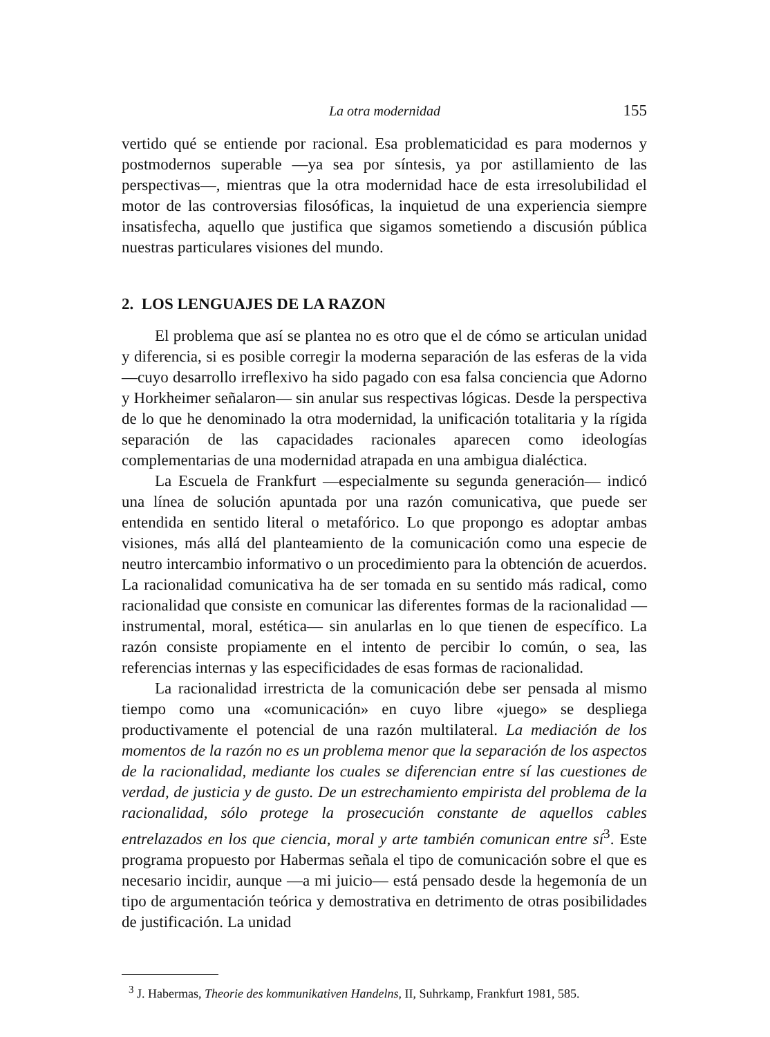La otra modernidad 155
vertido qué se entiende por racional. Esa problematicidad es para modernos y postmodernos superable —ya sea por síntesis, ya por astillamiento de las perspectivas—, mientras que la otra modernidad hace de esta irresolubilidad el motor de las controversias filosóficas, la inquietud de una experiencia siempre insatisfecha, aquello que justifica que sigamos sometiendo a discusión pública nuestras particulares visiones del mundo.
2. LOS LENGUAJES DE LA RAZON
El problema que así se plantea no es otro que el de cómo se articulan unidad y diferencia, si es posible corregir la moderna separación de las esferas de la vida—cuyo desarrollo irreflexivo ha sido pagado con esa falsa conciencia que Adorno y Horkheimer señalaron— sin anular sus respectivas lógicas. Desde la perspectiva de lo que he denominado la otra modernidad, la unificación totalitaria y la rígida separación de las capacidades racionales aparecen como ideologías complementarias de una modernidad atrapada en una ambigua dialéctica.
La Escuela de Frankfurt —especialmente su segunda generación— indicó una línea de solución apuntada por una razón comunicativa, que puede ser entendida en sentido literal o metafórico. Lo que propongo es adoptar ambas visiones, más allá del planteamiento de la comunicación como una especie de neutro intercambio informativo o un procedimiento para la obtención de acuerdos. La racionalidad comunicativa ha de ser tomada en su sentido más radical, como racionalidad que consiste en comunicar las diferentes formas de la racionalidad —instrumental, moral, estética— sin anularlas en lo que tienen de específico. La razón consiste propiamente en el intento de percibir lo común, o sea, las referencias internas y las especificidades de esas formas de racionalidad.
La racionalidad irrestricta de la comunicación debe ser pensada al mismo tiempo como una «comunicación» en cuyo libre «juego» se despliega productivamente el potencial de una razón multilateral. La mediación de los momentos de la razón no es un problema menor que la separación de los aspectos de la racionalidad, mediante los cuales se diferencian entre sí las cuestiones de verdad, de justicia y de gusto. De un estrechamiento empirista del problema de la racionalidad, sólo protege la prosecución constante de aquellos cables entrelazados en los que ciencia, moral y arte también comunican entre sí<sup>3</sup>. Este programa propuesto por Habermas señala el tipo de comunicación sobre el que es necesario incidir, aunque —a mi juicio— está pensado desde la hegemonía de un tipo de argumentación teórica y demostrativa en detrimento de otras posibilidades de justificación. La unidad
<sup>3</sup> J. Habermas, Theorie des kommunikativen Handelns, II, Suhrkamp, Frankfurt 1981, 585.